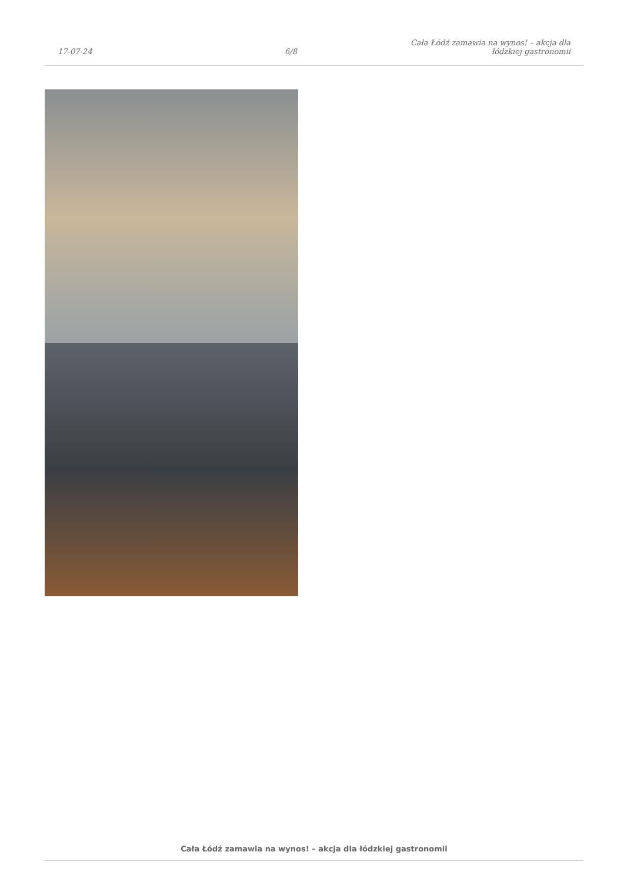17-07-24
6/8
Cała Łódź zamawia na wynos! – akcja dla łódzkiej gastronomii
Cała Łódź zamawia na wynos! – akcja dla łódzkiej gastronomii